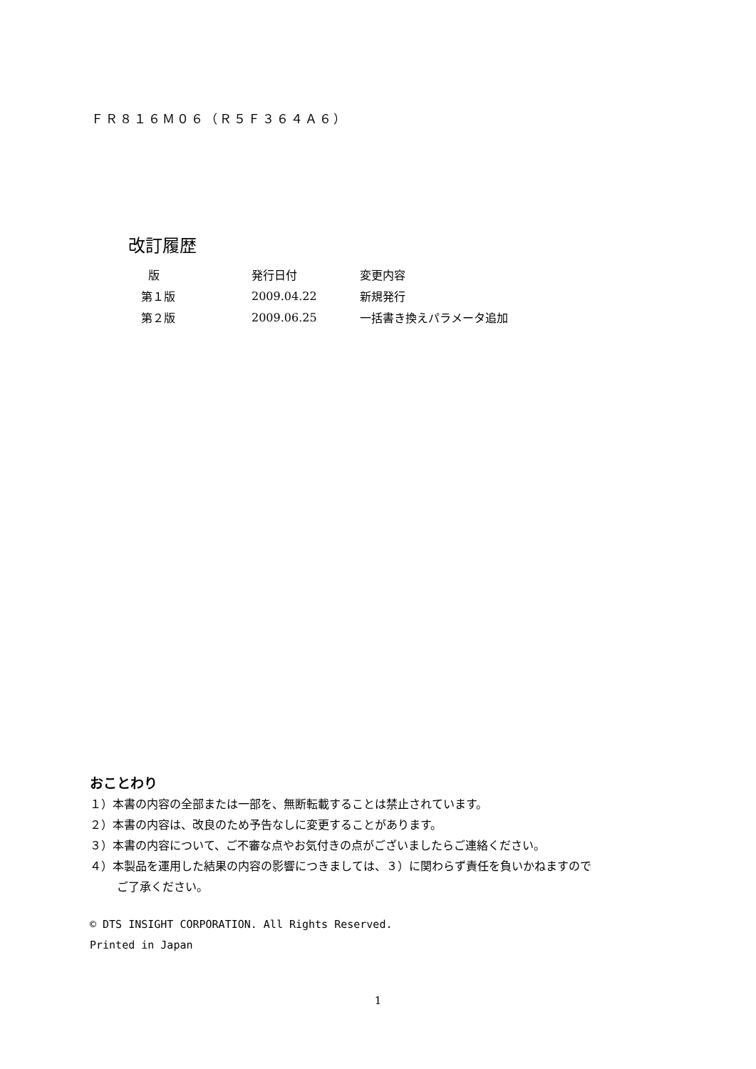ＦＲ８１６Ｍ０６（Ｒ５Ｆ３６４Ａ６）
改訂履歴
| 版 | 発行日付 | 変更内容 |
| --- | --- | --- |
| 第１版 | 2009.04.22 | 新規発行 |
| 第２版 | 2009.06.25 | 一括書き換えパラメータ追加 |
おことわり
１）本書の内容の全部または一部を、無断転載することは禁止されています。
２）本書の内容は、改良のため予告なしに変更することがあります。
３）本書の内容について、ご不審な点やお気付きの点がございましたらご連絡ください。
４）本製品を運用した結果の内容の影響につきましては、３）に関わらず責任を負いかねますので
ご了承ください。
© DTS INSIGHT CORPORATION. All Rights Reserved.
Printed in Japan
1